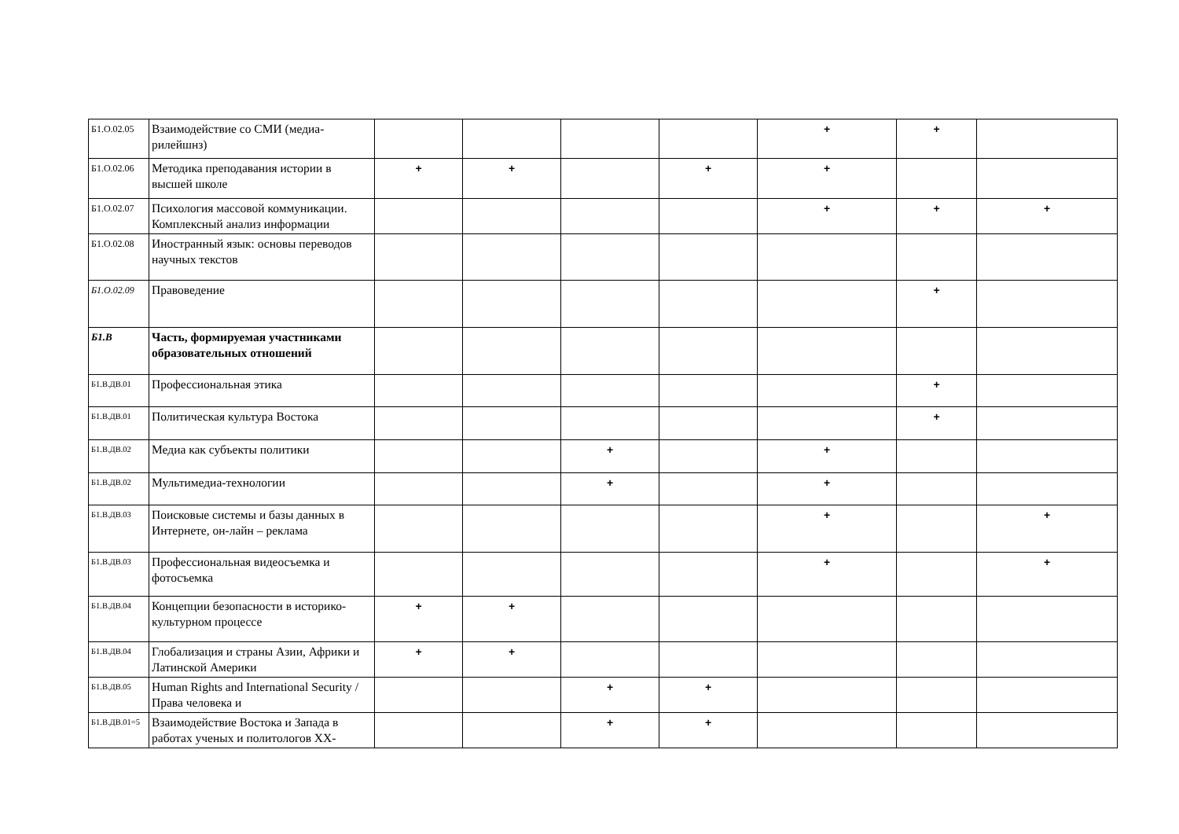| Б1.О.02.05 | Взаимодействие со СМИ (медиа-рилейшнз) | | | | | + | + | |
| Б1.О.02.06 | Методика преподавания истории в высшей школе | + | + | | + | + | | |
| Б1.О.02.07 | Психология массовой коммуникации. Комплексный анализ информации | | | | | + | + | + |
| Б1.О.02.08 | Иностранный язык: основы переводов научных текстов | | | | | | | |
| Б1.О.02.09 | Правоведение | | | | | | + | |
| Б1.В | Часть, формируемая участниками образовательных отношений | | | | | | | |
| Б1.В.ДВ.01 | Профессиональная этика | | | | | | + | |
| Б1.В.ДВ.01 | Политическая культура Востока | | | | | | + | |
| Б1.В.ДВ.02 | Медиа как субъекты политики | | | + | | + | | |
| Б1.В.ДВ.02 | Мультимедиа-технологии | | | + | | + | | |
| Б1.В.ДВ.03 | Поисковые системы и базы данных в Интернете, он-лайн – реклама | | | | | + | | + |
| Б1.В.ДВ.03 | Профессиональная видеосъемка и фотосъемка | | | | | + | | + |
| Б1.В.ДВ.04 | Концепции безопасности в историко-культурном процессе | + | + | | | | | |
| Б1.В.ДВ.04 | Глобализация и страны Азии, Африки и Латинской Америки | + | + | | | | | |
| Б1.В.ДВ.05 | Human Rights and International Security / Права человека и | | | + | + | | | |
| Б1.В.ДВ.01=5 | Взаимодействие Востока и Запада в работах ученых и политологов XX- | | | + | + | | | |